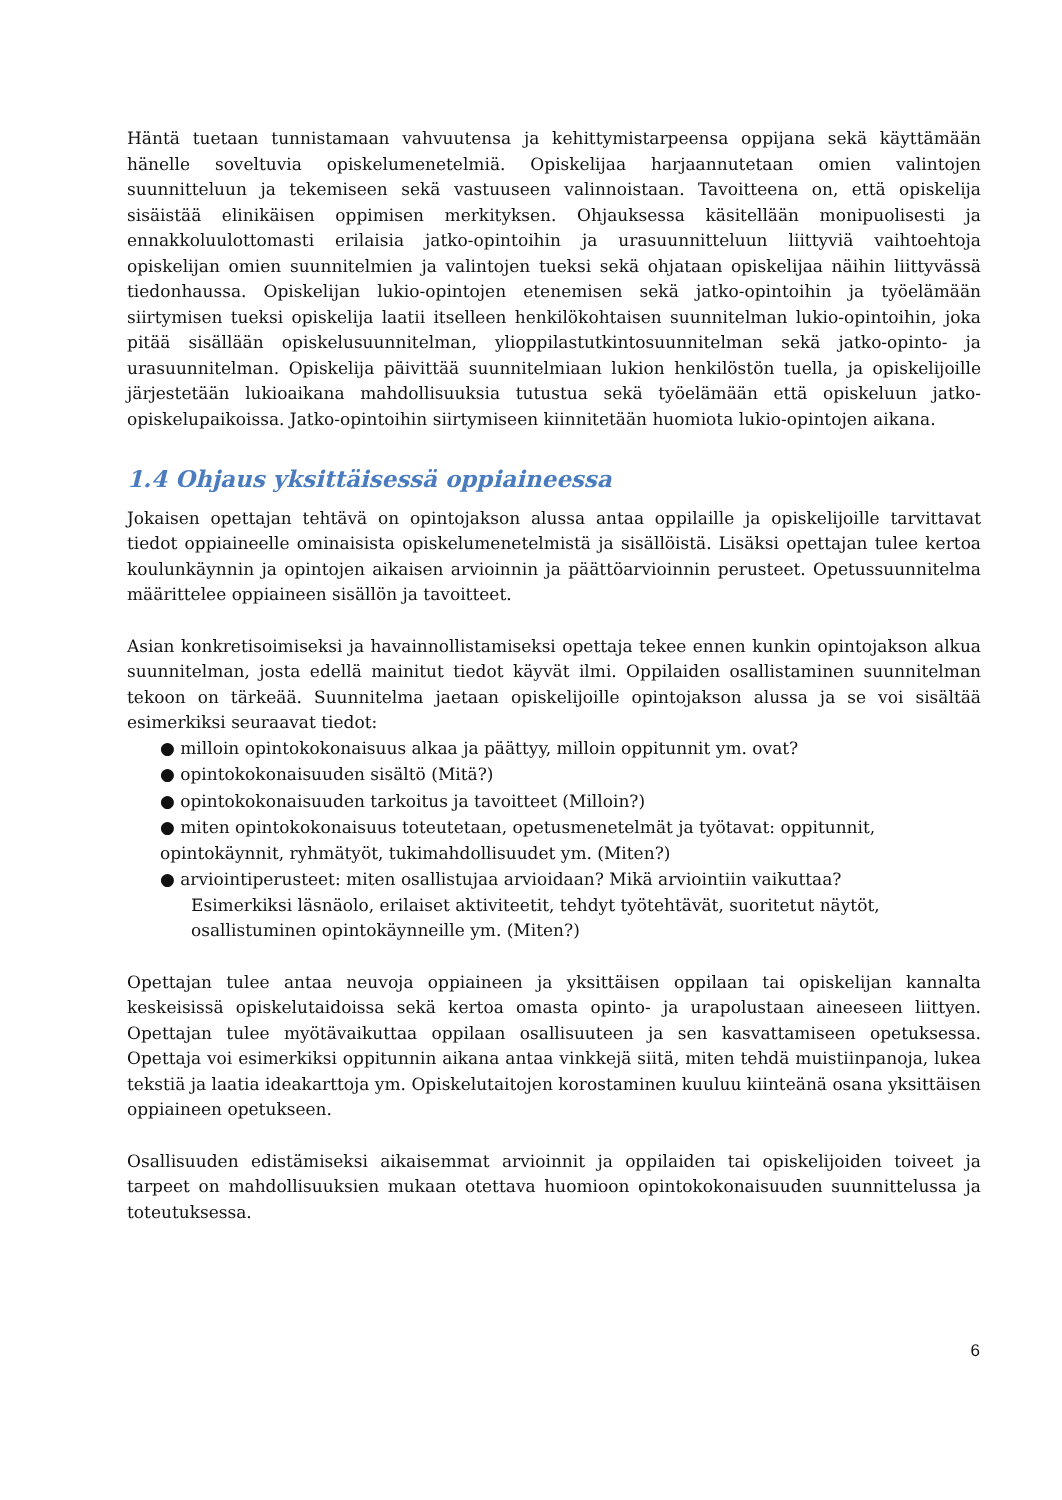Häntä tuetaan tunnistamaan vahvuutensa ja kehittymistarpeensa oppijana sekä käyttämään hänelle soveltuvia opiskelumenetelmiä. Opiskelijaa harjaannutetaan omien valintojen suunnitteluun ja tekemiseen sekä vastuuseen valinnoistaan. Tavoitteena on, että opiskelija sisäistää elinikäisen oppimisen merkityksen. Ohjauksessa käsitellään monipuolisesti ja ennakkoluulottomasti erilaisia jatko-opintoihin ja urasuunnitteluun liittyviä vaihtoehtoja opiskelijan omien suunnitelmien ja valintojen tueksi sekä ohjataan opiskelijaa näihin liittyvässä tiedonhaussa. Opiskelijan lukio-opintojen etenemisen sekä jatko-opintoihin ja työelämään siirtymisen tueksi opiskelija laatii itselleen henkilökohtaisen suunnitelman lukio-opintoihin, joka pitää sisällään opiskelusuunnitelman, ylioppilastutkintosuunnitelman sekä jatko-opinto- ja urasuunnitelman. Opiskelija päivittää suunnitelmiaan lukion henkilöstön tuella, ja opiskelijoille järjestetään lukioaikana mahdollisuuksia tutustua sekä työelämään että opiskeluun jatko-opiskelupaikoissa. Jatko-opintoihin siirtymiseen kiinnitetään huomiota lukio-opintojen aikana.
1.4 Ohjaus yksittäisessä oppiaineessa
Jokaisen opettajan tehtävä on opintojakson alussa antaa oppilaille ja opiskelijoille tarvittavat tiedot oppiaineelle ominaisista opiskelumenetelmistä ja sisällöistä. Lisäksi opettajan tulee kertoa koulunkäynnin ja opintojen aikaisen arvioinnin ja päättöarvioinnin perusteet. Opetussuunnitelma määrittelee oppiaineen sisällön ja tavoitteet.
Asian konkretisoimiseksi ja havainnollistamiseksi opettaja tekee ennen kunkin opintojakson alkua suunnitelman, josta edellä mainitut tiedot käyvät ilmi. Oppilaiden osallistaminen suunnitelman tekoon on tärkeää. Suunnitelma jaetaan opiskelijoille opintojakson alussa ja se voi sisältää esimerkiksi seuraavat tiedot:
● milloin opintokokonaisuus alkaa ja päättyy, milloin oppitunnit ym. ovat?
● opintokokonaisuuden sisältö (Mitä?)
● opintokokonaisuuden tarkoitus ja tavoitteet (Milloin?)
● miten opintokokonaisuus toteutetaan, opetusmenetelmät ja työtavat: oppitunnit, opintokäynnit, ryhmätyöt, tukimahdollisuudet ym. (Miten?)
● arviointiperusteet: miten osallistujaa arvioidaan? Mikä arviointiin vaikuttaa?
Esimerkiksi läsnäolo, erilaiset aktiviteetit, tehdyt työtehtävät, suoritetut näytöt, osallistuminen opintokäynneille ym. (Miten?)
Opettajan tulee antaa neuvoja oppiaineen ja yksittäisen oppilaan tai opiskelijan kannalta keskeisissä opiskelutaidoissa sekä kertoa omasta opinto- ja urapolustaan aineeseen liittyen. Opettajan tulee myötävaikuttaa oppilaan osallisuuteen ja sen kasvattamiseen opetuksessa. Opettaja voi esimerkiksi oppitunnin aikana antaa vinkkejä siitä, miten tehdä muistiinpanoja, lukea tekstiä ja laatia ideakarttoja ym. Opiskelutaitojen korostaminen kuuluu kiinteänä osana yksittäisen oppiaineen opetukseen.
Osallisuuden edistämiseksi aikaisemmat arvioinnit ja oppilaiden tai opiskelijoiden toiveet ja tarpeet on mahdollisuuksien mukaan otettava huomioon opintokokonaisuuden suunnittelussa ja toteutuksessa.
6